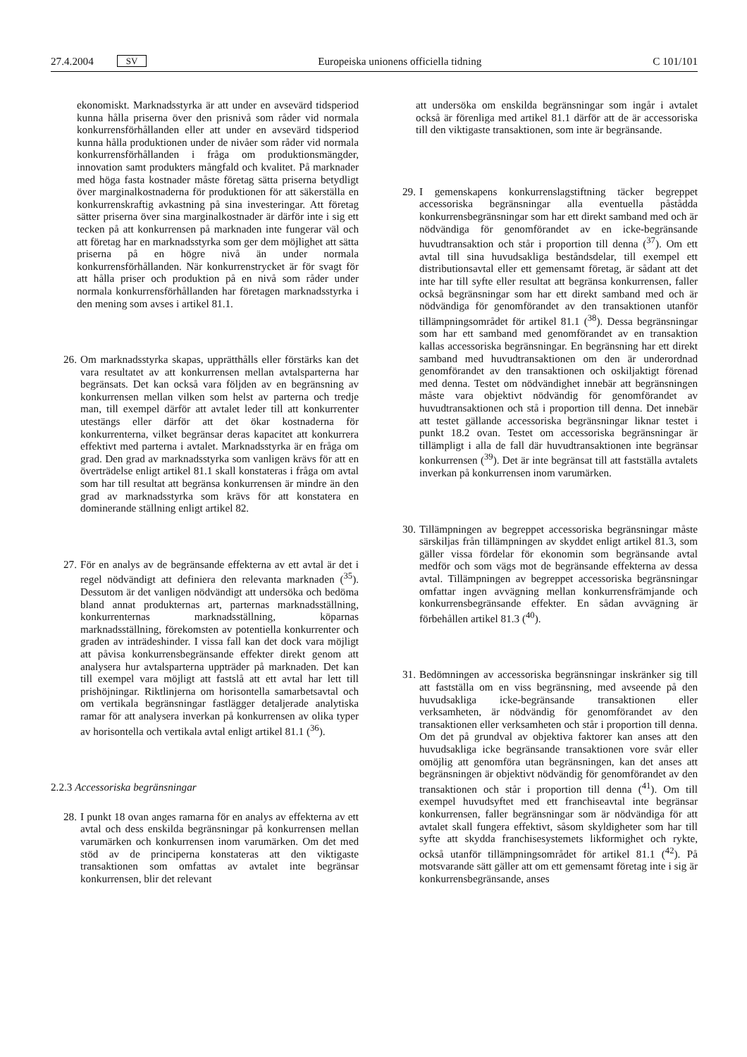27.4.2004 SV Europeiska unionens officiella tidning C 101/101
ekonomiskt. Marknadsstyrka är att under en avsevärd tidsperiod kunna hålla priserna över den prisnivå som råder vid normala konkurrensförhållanden eller att under en avsevärd tidsperiod kunna hålla produktionen under de nivåer som råder vid normala konkurrensförhållanden i fråga om produktionsmängder, innovation samt produkters mångfald och kvalitet. På marknader med höga fasta kostnader måste företag sätta priserna betydligt över marginalkostnaderna för produktionen för att säkerställa en konkurrenskraftig avkastning på sina investeringar. Att företag sätter priserna över sina marginalkostnader är därför inte i sig ett tecken på att konkurrensen på marknaden inte fungerar väl och att företag har en marknadsstyrka som ger dem möjlighet att sätta priserna på en högre nivå än under normala konkurrensförhållanden. När konkurrenstrycket är för svagt för att hålla priser och produktion på en nivå som råder under normala konkurrensförhållanden har företagen marknadsstyrka i den mening som avses i artikel 81.1.
26. Om marknadsstyrka skapas, upprätthålls eller förstärks kan det vara resultatet av att konkurrensen mellan avtalsparterna har begränsats. Det kan också vara följden av en begränsning av konkurrensen mellan vilken som helst av parterna och tredje man, till exempel därför att avtalet leder till att konkurrenter utestängs eller därför att det ökar kostnaderna för konkurrenterna, vilket begränsar deras kapacitet att konkurrera effektivt med parterna i avtalet. Marknadsstyrka är en fråga om grad. Den grad av marknadsstyrka som vanligen krävs för att en överträdelse enligt artikel 81.1 skall konstateras i fråga om avtal som har till resultat att begränsa konkurrensen är mindre än den grad av marknadsstyrka som krävs för att konstatera en dominerande ställning enligt artikel 82.
27. För en analys av de begränsande effekterna av ett avtal är det i regel nödvändigt att definiera den relevanta marknaden (<sup>35</sup>). Dessutom är det vanligen nödvändigt att undersöka och bedöma bland annat produkternas art, parternas marknadsställning, konkurrenternas marknadsställning, köparnas marknadsställning, förekomsten av potentiella konkurrenter och graden av inträdeshinder. I vissa fall kan det dock vara möjligt att påvisa konkurrensbegränsande effekter direkt genom att analysera hur avtalsparterna uppträder på marknaden. Det kan till exempel vara möjligt att fastslå att ett avtal har lett till prishöjningar. Riktlinjerna om horisontella samarbetsavtal och om vertikala begränsningar fastlägger detaljerade analytiska ramar för att analysera inverkan på konkurrensen av olika typer av horisontella och vertikala avtal enligt artikel 81.1 (<sup>36</sup>).
2.2.3 Accessoriska begränsningar
28. I punkt 18 ovan anges ramarna för en analys av effekterna av ett avtal och dess enskilda begränsningar på konkurrensen mellan varumärken och konkurrensen inom varumärken. Om det med stöd av de principerna konstateras att den viktigaste transaktionen som omfattas av avtalet inte begränsar konkurrensen, blir det relevant
att undersöka om enskilda begränsningar som ingår i avtalet också är förenliga med artikel 81.1 därför att de är accessoriska till den viktigaste transaktionen, som inte är begränsande.
29. I gemenskapens konkurrenslagstiftning täcker begreppet accessoriska begränsningar alla eventuella påstådda konkurrensbegränsningar som har ett direkt samband med och är nödvändiga för genomförandet av en icke-begränsande huvudtransaktion och står i proportion till denna (<sup>37</sup>). Om ett avtal till sina huvudsakliga beståndsdelar, till exempel ett distributionsavtal eller ett gemensamt företag, är sådant att det inte har till syfte eller resultat att begränsa konkurrensen, faller också begränsningar som har ett direkt samband med och är nödvändiga för genomförandet av den transaktionen utanför tillämpningsområdet för artikel 81.1 (<sup>38</sup>). Dessa begränsningar som har ett samband med genomförandet av en transaktion kallas accessoriska begränsningar. En begränsning har ett direkt samband med huvudtransaktionen om den är underordnad genomförandet av den transaktionen och oskiljaktigt förenad med denna. Testet om nödvändighet innebär att begränsningen måste vara objektivt nödvändig för genomförandet av huvudtransaktionen och stå i proportion till denna. Det innebär att testet gällande accessoriska begränsningar liknar testet i punkt 18.2 ovan. Testet om accessoriska begränsningar är tillämpligt i alla de fall där huvudtransaktionen inte begränsar konkurrensen (<sup>39</sup>). Det är inte begränsat till att fastställa avtalets inverkan på konkurrensen inom varumärken.
30. Tillämpningen av begreppet accessoriska begränsningar måste särskiljas från tillämpningen av skyddet enligt artikel 81.3, som gäller vissa fördelar för ekonomin som begränsande avtal medför och som vägs mot de begränsande effekterna av dessa avtal. Tillämpningen av begreppet accessoriska begränsningar omfattar ingen avvägning mellan konkurrensfrämjande och konkurrensbegränsande effekter. En sådan avvägning är förbehållen artikel 81.3 (<sup>40</sup>).
31. Bedömningen av accessoriska begränsningar inskränker sig till att fastställa om en viss begränsning, med avseende på den huvudsakliga icke-begränsande transaktionen eller verksamheten, är nödvändig för genomförandet av den transaktionen eller verksamheten och står i proportion till denna. Om det på grundval av objektiva faktorer kan anses att den huvudsakliga icke begränsande transaktionen vore svår eller omöjlig att genomföra utan begränsningen, kan det anses att begränsningen är objektivt nödvändig för genomförandet av den transaktionen och står i proportion till denna (<sup>41</sup>). Om till exempel huvudsyftet med ett franchiseavtal inte begränsar konkurrensen, faller begränsningar som är nödvändiga för att avtalet skall fungera effektivt, såsom skyldigheter som har till syfte att skydda franchisesystemets likformighet och rykte, också utanför tillämpningsområdet för artikel 81.1 (<sup>42</sup>). På motsvarande sätt gäller att om ett gemensamt företag inte i sig är konkurrensbegränsande, anses